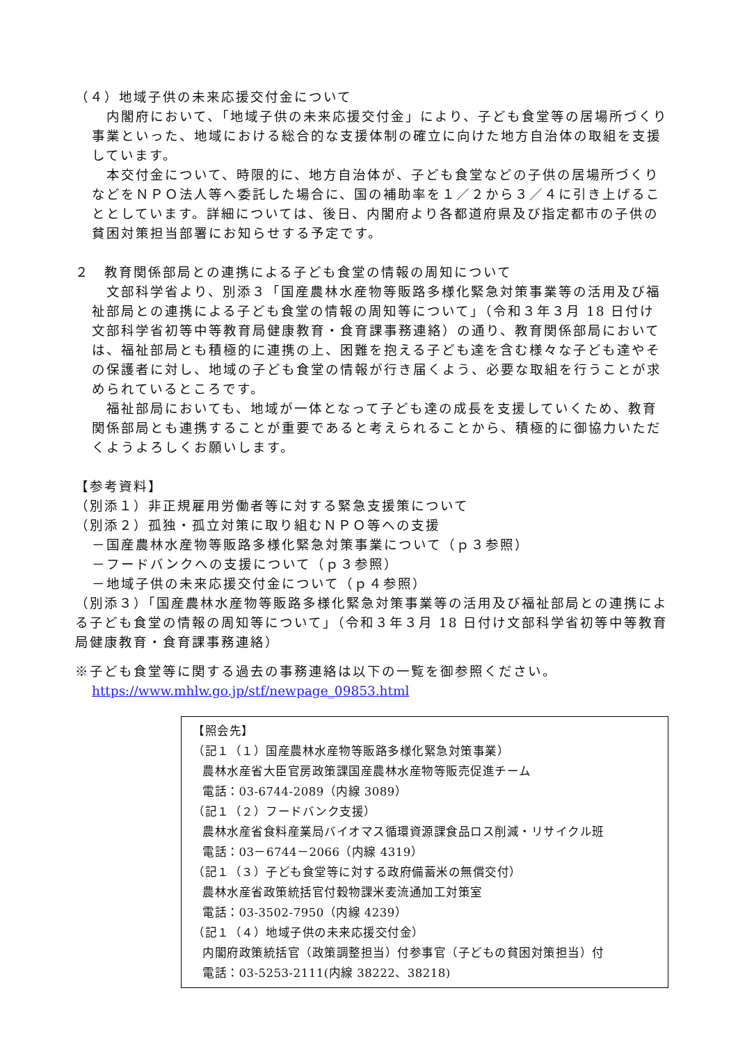（４）地域子供の未来応援交付金について
　内閣府において、「地域子供の未来応援交付金」により、子ども食堂等の居場所づくり事業といった、地域における総合的な支援体制の確立に向けた地方自治体の取組を支援しています。
　本交付金について、時限的に、地方自治体が、子ども食堂などの子供の居場所づくりなどをＮＰＯ法人等へ委託した場合に、国の補助率を１／２から３／４に引き上げることとしています。詳細については、後日、内閣府より各都道府県及び指定都市の子供の貧困対策担当部署にお知らせする予定です。
２　教育関係部局との連携による子ども食堂の情報の周知について
　文部科学省より、別添３「国産農林水産物等販路多様化緊急対策事業等の活用及び福祉部局との連携による子ども食堂の情報の周知等について」（令和３年３月 18 日付け文部科学省初等中等教育局健康教育・食育課事務連絡）の通り、教育関係部局においては、福祉部局とも積極的に連携の上、困難を抱える子ども達を含む様々な子ども達やその保護者に対し、地域の子ども食堂の情報が行き届くよう、必要な取組を行うことが求められているところです。
　福祉部局においても、地域が一体となって子ども達の成長を支援していくため、教育関係部局とも連携することが重要であると考えられることから、積極的に御協力いただくようよろしくお願いします。
【参考資料】
（別添１）非正規雇用労働者等に対する緊急支援策について
（別添２）孤独・孤立対策に取り組むＮＰＯ等への支援
－国産農林水産物等販路多様化緊急対策事業について（ｐ３参照）
－フードバンクへの支援について（ｐ３参照）
－地域子供の未来応援交付金について（ｐ４参照）
（別添３）「国産農林水産物等販路多様化緊急対策事業等の活用及び福祉部局との連携による子ども食堂の情報の周知等について」（令和３年３月 18 日付け文部科学省初等中等教育局健康教育・食育課事務連絡）
※子ども食堂等に関する過去の事務連絡は以下の一覧を御参照ください。
https://www.mhlw.go.jp/stf/newpage_09853.html
【照会先】
（記１（１）国産農林水産物等販路多様化緊急対策事業）
農林水産省大臣官房政策課国産農林水産物等販売促進チーム
電話：03-6744-2089（内線 3089）
（記１（２）フードバンク支援）
農林水産省食料産業局バイオマス循環資源課食品ロス削減・リサイクル班
電話：03－6744－2066（内線 4319）
（記１（３）子ども食堂等に対する政府備蓄米の無償交付）
農林水産省政策統括官付穀物課米麦流通加工対策室
電話：03-3502-7950（内線 4239）
（記１（４）地域子供の未来応援交付金）
内閣府政策統括官（政策調整担当）付参事官（子どもの貧困対策担当）付
電話：03-5253-2111(内線 38222、38218)